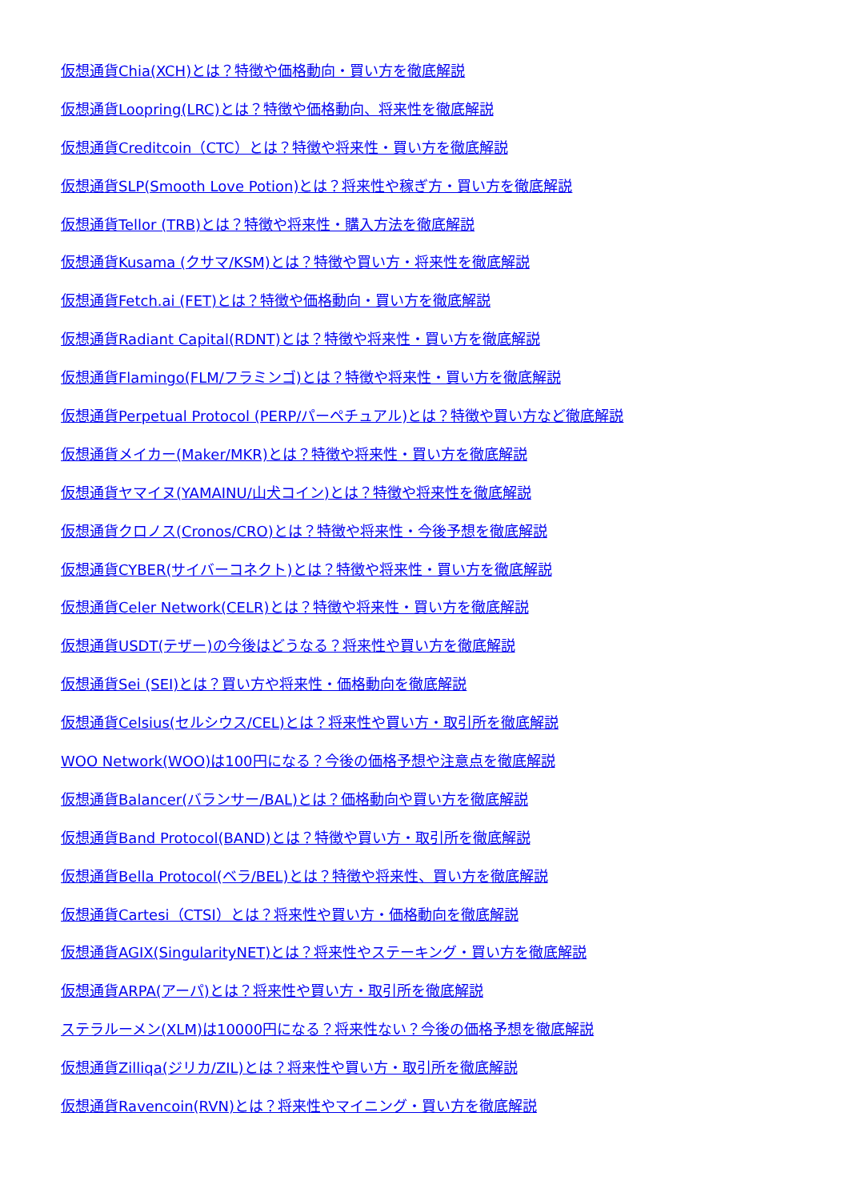仮想通貨Chia(XCH)とは？特徴や価格動向・買い方を徹底解説
仮想通貨Loopring(LRC)とは？特徴や価格動向、将来性を徹底解説
仮想通貨Creditcoin（CTC）とは？特徴や将来性・買い方を徹底解説
仮想通貨SLP(Smooth Love Potion)とは？将来性や稼ぎ方・買い方を徹底解説
仮想通貨Tellor (TRB)とは？特徴や将来性・購入方法を徹底解説
仮想通貨Kusama (クサマ/KSM)とは？特徴や買い方・将来性を徹底解説
仮想通貨Fetch.ai (FET)とは？特徴や価格動向・買い方を徹底解説
仮想通貨Radiant Capital(RDNT)とは？特徴や将来性・買い方を徹底解説
仮想通貨Flamingo(FLM/フラミンゴ)とは？特徴や将来性・買い方を徹底解説
仮想通貨Perpetual Protocol (PERP/パーペチュアル)とは？特徴や買い方など徹底解説
仮想通貨メイカー(Maker/MKR)とは？特徴や将来性・買い方を徹底解説
仮想通貨ヤマイヌ(YAMAINU/山犬コイン)とは？特徴や将来性を徹底解説
仮想通貨クロノス(Cronos/CRO)とは？特徴や将来性・今後予想を徹底解説
仮想通貨CYBER(サイバーコネクト)とは？特徴や将来性・買い方を徹底解説
仮想通貨Celer Network(CELR)とは？特徴や将来性・買い方を徹底解説
仮想通貨USDT(テザー)の今後はどうなる？将来性や買い方を徹底解説
仮想通貨Sei (SEI)とは？買い方や将来性・価格動向を徹底解説
仮想通貨Celsius(セルシウス/CEL)とは？将来性や買い方・取引所を徹底解説
WOO Network(WOO)は100円になる？今後の価格予想や注意点を徹底解説
仮想通貨Balancer(バランサー/BAL)とは？価格動向や買い方を徹底解説
仮想通貨Band Protocol(BAND)とは？特徴や買い方・取引所を徹底解説
仮想通貨Bella Protocol(ベラ/BEL)とは？特徴や将来性、買い方を徹底解説
仮想通貨Cartesi（CTSI）とは？将来性や買い方・価格動向を徹底解説
仮想通貨AGIX(SingularityNET)とは？将来性やステーキング・買い方を徹底解説
仮想通貨ARPA(アーパ)とは？将来性や買い方・取引所を徹底解説
ステラルーメン(XLM)は10000円になる？将来性ない？今後の価格予想を徹底解説
仮想通貨Zilliqa(ジリカ/ZIL)とは？将来性や買い方・取引所を徹底解説
仮想通貨Ravencoin(RVN)とは？将来性やマイニング・買い方を徹底解説